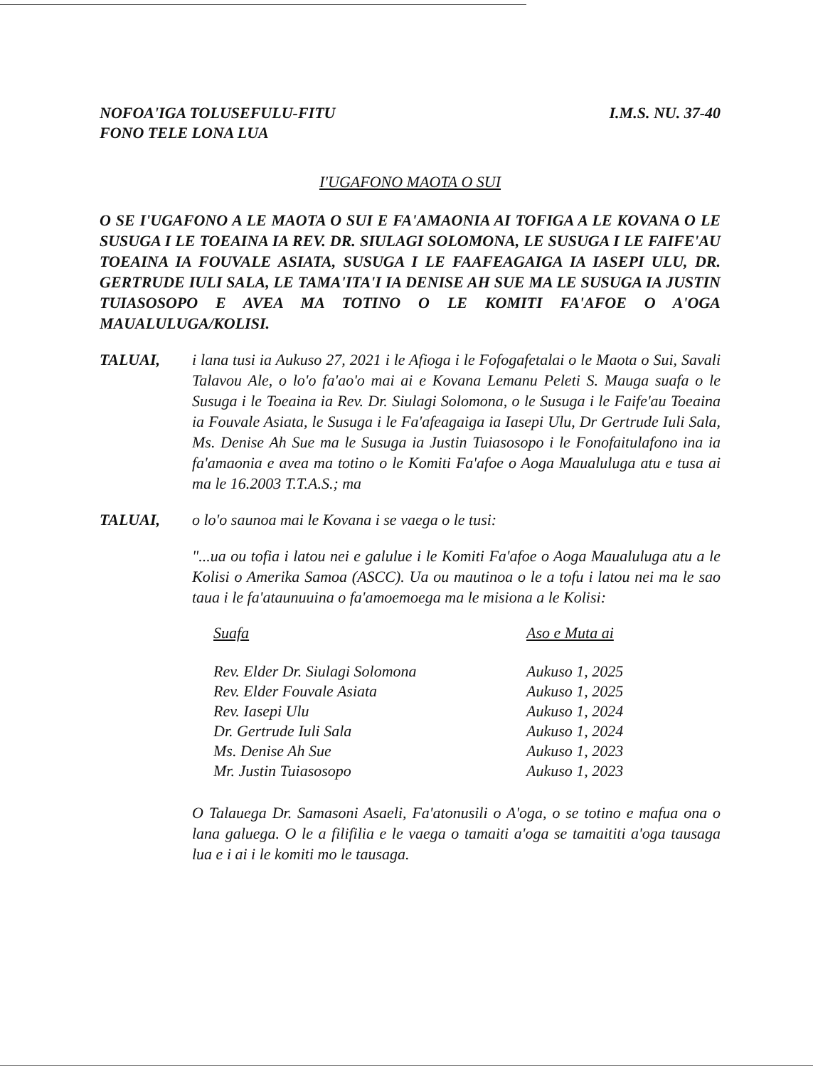NOFOA'IGA TOLUSEFULU-FITU
FONO TELE LONA LUA
I.M.S. NU. 37-40
I'UGAFONO MAOTA O SUI
O SE I'UGAFONO A LE MAOTA O SUI E FA'AMAONIA AI TOFIGA A LE KOVANA O LE SUSUGA I LE TOEAINA IA REV. DR. SIULAGI SOLOMONA, LE SUSUGA I LE FAIFE'AU TOEAINA IA FOUVALE ASIATA, SUSUGA I LE FAAFEAGAIGA IA IASEPI ULU, DR. GERTRUDE IULI SALA, LE TAMA'ITA'I IA DENISE AH SUE MA LE SUSUGA IA JUSTIN TUIASOSOPO E AVEA MA TOTINO O LE KOMITI FA'AFOE O A'OGA MAUALULUGA/KOLISI.
TALUAI, i lana tusi ia Aukuso 27, 2021 i le Afioga i le Fofogafetalai o le Maota o Sui, Savali Talavou Ale, o lo'o fa'ao'o mai ai e Kovana Lemanu Peleti S. Mauga suafa o le Susuga i le Toeaina ia Rev. Dr. Siulagi Solomona, o le Susuga i le Faife'au Toeaina ia Fouvale Asiata, le Susuga i le Fa'afeagaiga ia Iasepi Ulu, Dr Gertrude Iuli Sala, Ms. Denise Ah Sue ma le Susuga ia Justin Tuiasosopo i le Fonofaitulafono ina ia fa'amaonia e avea ma totino o le Komiti Fa'afoe o Aoga Maualuluga atu e tusa ai ma le 16.2003 T.T.A.S.; ma
TALUAI, o lo'o saunoa mai le Kovana i se vaega o le tusi:
"...ua ou tofia i latou nei e galulue i le Komiti Fa'afoe o Aoga Maualuluga atu a le Kolisi o Amerika Samoa (ASCC). Ua ou mautinoa o le a tofu i latou nei ma le sao taua i le fa'ataunuuina o fa'amoemoega ma le misiona a le Kolisi:
| Suafa | Aso e Muta ai |
| --- | --- |
| Rev. Elder Dr. Siulagi Solomona | Aukuso 1, 2025 |
| Rev. Elder Fouvale Asiata | Aukuso 1, 2025 |
| Rev. Iasepi Ulu | Aukuso 1, 2024 |
| Dr. Gertrude Iuli Sala | Aukuso 1, 2024 |
| Ms. Denise Ah Sue | Aukuso 1, 2023 |
| Mr. Justin Tuiasosopo | Aukuso 1, 2023 |
O Talauega Dr. Samasoni Asaeli, Fa'atonusili o A'oga, o se totino e mafua ona o lana galuega. O le a filifilia e le vaega o tamaiti a'oga se tamaititi a'oga tausaga lua e i ai i le komiti mo le tausaga.